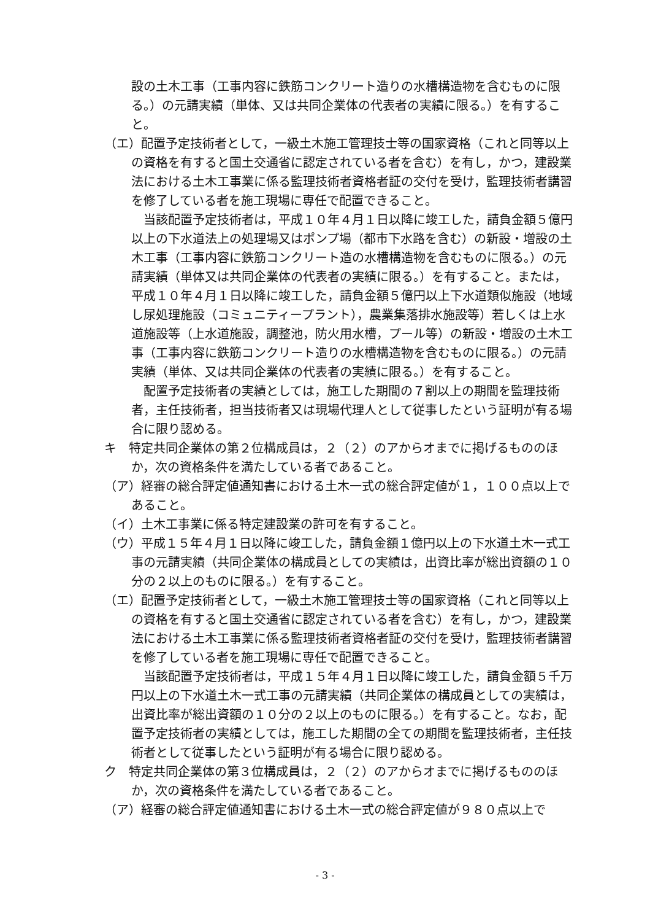設の土木工事（工事内容に鉄筋コンクリート造りの水槽構造物を含むものに限る。）の元請実績（単体、又は共同企業体の代表者の実績に限る。）を有すること。
（エ）配置予定技術者として，一級土木施工管理技士等の国家資格（これと同等以上の資格を有すると国土交通省に認定されている者を含む）を有し，かつ，建設業法における土木工事業に係る監理技術者資格者証の交付を受け，監理技術者講習を修了している者を施工現場に専任で配置できること。
当該配置予定技術者は，平成１０年４月１日以降に竣工した，請負金額５億円以上の下水道法上の処理場又はポンプ場（都市下水路を含む）の新設・増設の土木工事（工事内容に鉄筋コンクリート造の水槽構造物を含むものに限る。）の元請実績（単体又は共同企業体の代表者の実績に限る。）を有すること。または，平成１０年４月１日以降に竣工した，請負金額５億円以上下水道類似施設（地域し尿処理施設（コミュニティープラント），農業集落排水施設等）若しくは上水道施設等（上水道施設，調整池，防火用水槽，プール等）の新設・増設の土木工事（工事内容に鉄筋コンクリート造りの水槽構造物を含むものに限る。）の元請実績（単体、又は共同企業体の代表者の実績に限る。）を有すること。
配置予定技術者の実績としては，施工した期間の７割以上の期間を監理技術者，主任技術者，担当技術者又は現場代理人として従事したという証明が有る場合に限り認める。
キ　特定共同企業体の第２位構成員は，２（２）のアからオまでに掲げるもののほか，次の資格条件を満たしている者であること。
（ア）経審の総合評定値通知書における土木一式の総合評定値が１，１００点以上であること。
（イ）土木工事業に係る特定建設業の許可を有すること。
（ウ）平成１５年４月１日以降に竣工した，請負金額１億円以上の下水道土木一式工事の元請実績（共同企業体の構成員としての実績は，出資比率が総出資額の１０分の２以上のものに限る。）を有すること。
（エ）配置予定技術者として，一級土木施工管理技士等の国家資格（これと同等以上の資格を有すると国土交通省に認定されている者を含む）を有し，かつ，建設業法における土木工事業に係る監理技術者資格者証の交付を受け，監理技術者講習を修了している者を施工現場に専任で配置できること。
当該配置予定技術者は，平成１５年４月１日以降に竣工した，請負金額５千万円以上の下水道土木一式工事の元請実績（共同企業体の構成員としての実績は，出資比率が総出資額の１０分の２以上のものに限る。）を有すること。なお，配置予定技術者の実績としては，施工した期間の全ての期間を監理技術者，主任技術者として従事したという証明が有る場合に限り認める。
ク　特定共同企業体の第３位構成員は，２（２）のアからオまでに掲げるもののほか，次の資格条件を満たしている者であること。
（ア）経審の総合評定値通知書における土木一式の総合評定値が９８０点以上で
- 3 -